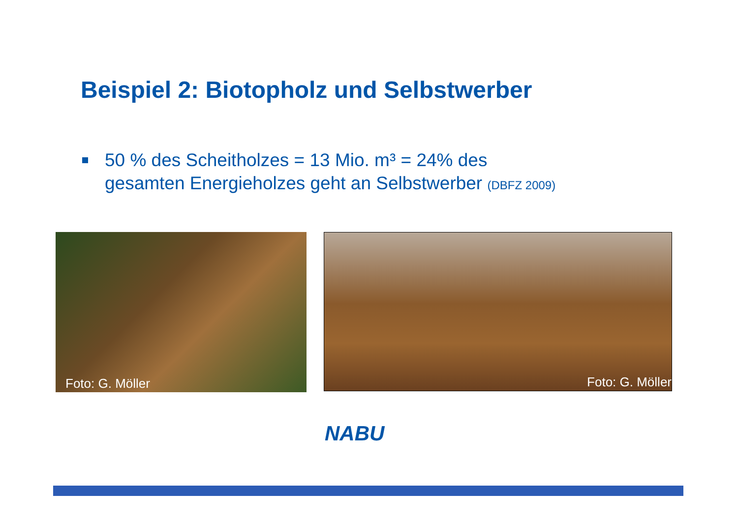Beispiel 2: Biotopholz und Selbstwerber
50 % des Scheitholzes = 13 Mio. m³ = 24% des
gesamten Energieholzes geht an Selbstwerber (DBFZ 2009)
Foto: G. Möller
Foto: G. Möller
NABU